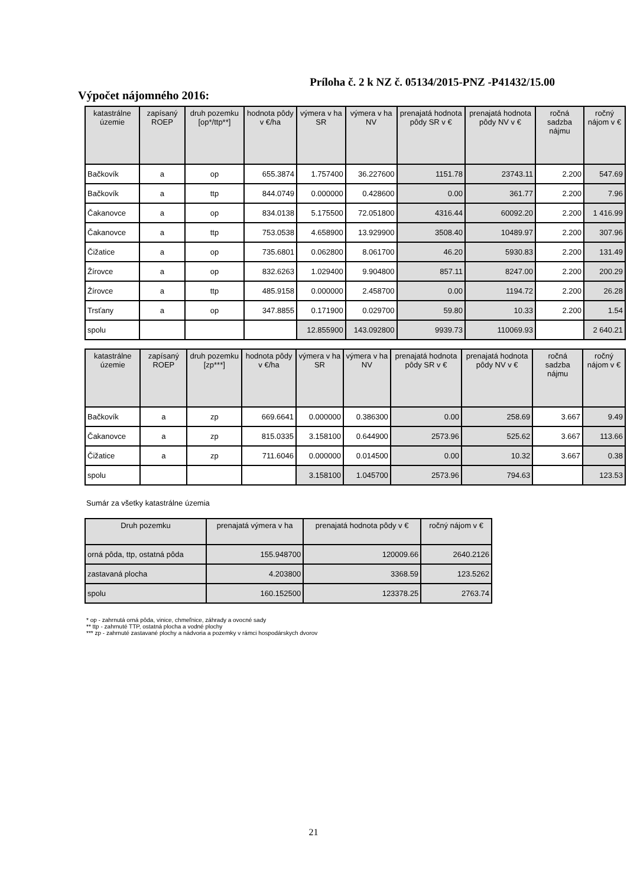Príloha č. 2 k NZ č. 05134/2015-PNZ -P41432/15.00
Výpočet nájomného 2016:
| katastrálne územie | zapísaný ROEP | druh pozemku [op*/ttp**] | hodnota pôdy v €/ha | výmera v ha SR | výmera v ha NV | prenajatá hodnota pôdy SR v € | prenajatá hodnota pôdy NV v € | ročná sadzba nájmu | ročný nájom v € |
| --- | --- | --- | --- | --- | --- | --- | --- | --- | --- |
| Bačkovík | a | op | 655.3874 | 1.757400 | 36.227600 | 1151.78 | 23743.11 | 2.200 | 547.69 |
| Bačkovík | a | ttp | 844.0749 | 0.000000 | 0.428600 | 0.00 | 361.77 | 2.200 | 7.96 |
| Čakanovce | a | op | 834.0138 | 5.175500 | 72.051800 | 4316.44 | 60092.20 | 2.200 | 1 416.99 |
| Čakanovce | a | ttp | 753.0538 | 4.658900 | 13.929900 | 3508.40 | 10489.97 | 2.200 | 307.96 |
| Čižatice | a | op | 735.6801 | 0.062800 | 8.061700 | 46.20 | 5930.83 | 2.200 | 131.49 |
| Žírovce | a | op | 832.6263 | 1.029400 | 9.904800 | 857.11 | 8247.00 | 2.200 | 200.29 |
| Žírovce | a | ttp | 485.9158 | 0.000000 | 2.458700 | 0.00 | 1194.72 | 2.200 | 26.28 |
| Trsťany | a | op | 347.8855 | 0.171900 | 0.029700 | 59.80 | 10.33 | 2.200 | 1.54 |
| spolu | | | | 12.855900 | 143.092800 | 9939.73 | 110069.93 | | 2 640.21 |
| katastrálne územie | zapísaný ROEP | druh pozemku [zp***] | hodnota pôdy v €/ha | výmera v ha SR | výmera v ha NV | prenajatá hodnota pôdy SR v € | prenajatá hodnota pôdy NV v € | ročná sadzba nájmu | ročný nájom v € |
| --- | --- | --- | --- | --- | --- | --- | --- | --- | --- |
| Bačkovík | a | zp | 669.6641 | 0.000000 | 0.386300 | 0.00 | 258.69 | 3.667 | 9.49 |
| Čakanovce | a | zp | 815.0335 | 3.158100 | 0.644900 | 2573.96 | 525.62 | 3.667 | 113.66 |
| Čižatice | a | zp | 711.6046 | 0.000000 | 0.014500 | 0.00 | 10.32 | 3.667 | 0.38 |
| spolu | | | | 3.158100 | 1.045700 | 2573.96 | 794.63 | | 123.53 |
Sumár za všetky katastrálne územia
| Druh pozemku | prenajatá výmera v ha | prenajatá hodnota pôdy v € | ročný nájom v € |
| --- | --- | --- | --- |
| orná pôda, ttp, ostatná pôda | 155.948700 | 120009.66 | 2640.2126 |
| zastavaná plocha | 4.203800 | 3368.59 | 123.5262 |
| spolu | 160.152500 | 123378.25 | 2763.74 |
* op - zahrnutá orná pôda, vinice, chmeľnice, záhrady a ovocné sady
** ttp - zahrnuté TTP, ostatná plocha a vodné plochy
*** zp - zahrnuté zastavané plochy a nádvoria a pozemky v rámci hospodárskych dvorov
21